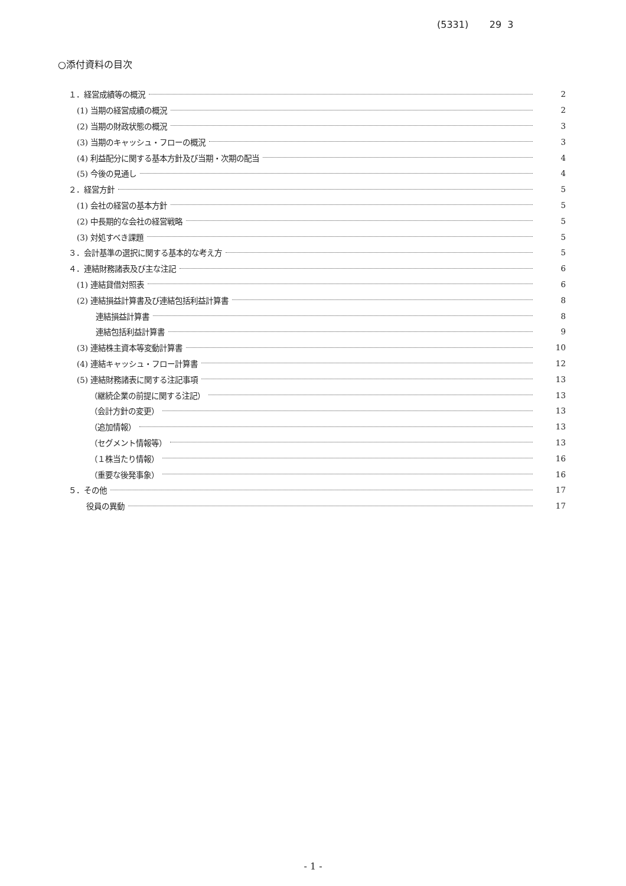(5331) 29 3
○添付資料の目次
１．経営成績等の概況 2
(1) 当期の経営成績の概況 2
(2) 当期の財政状態の概況 3
(3) 当期のキャッシュ・フローの概況 3
(4) 利益配分に関する基本方針及び当期・次期の配当 4
(5) 今後の見通し 4
２．経営方針 5
(1) 会社の経営の基本方針 5
(2) 中長期的な会社の経営戦略 5
(3) 対処すべき課題 5
３．会計基準の選択に関する基本的な考え方 5
４．連結財務諸表及び主な注記 6
(1) 連結貸借対照表 6
(2) 連結損益計算書及び連結包括利益計算書 8
連結損益計算書 8
連結包括利益計算書 9
(3) 連結株主資本等変動計算書 10
(4) 連結キャッシュ・フロー計算書 12
(5) 連結財務諸表に関する注記事項 13
（継続企業の前提に関する注記） 13
（会計方針の変更） 13
（追加情報） 13
（セグメント情報等） 13
（１株当たり情報） 16
（重要な後発事象） 16
５．その他 17
役員の異動 17
- 1 -